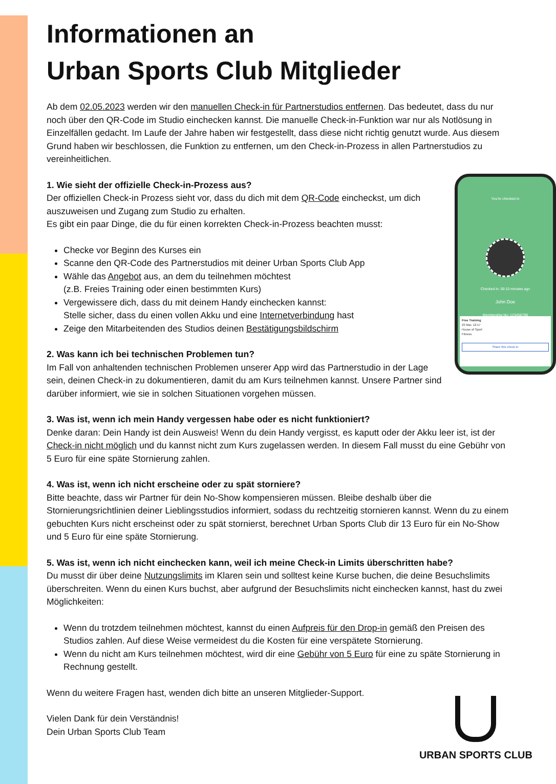Informationen an
Urban Sports Club Mitglieder
Ab dem 02.05.2023 werden wir den manuellen Check-in für Partnerstudios entfernen. Das bedeutet, dass du nur noch über den QR-Code im Studio einchecken kannst. Die manuelle Check-in-Funktion war nur als Notlösung in Einzelfällen gedacht. Im Laufe der Jahre haben wir festgestellt, dass diese nicht richtig genutzt wurde. Aus diesem Grund haben wir beschlossen, die Funktion zu entfernen, um den Check-in-Prozess in allen Partnerstudios zu vereinheitlichen.
You're checked in
Checked in: 00:10 minutes ago
John Doe
Membership No: 123456789
Free Training
23 Mar, 12:17
House of Sport
Fitness
Share this check-in
1. Wie sieht der offizielle Check-in-Prozess aus?
Der offiziellen Check-in Prozess sieht vor, dass du dich mit dem QR-Code eincheckst, um dich auszuweisen und Zugang zum Studio zu erhalten.
Es gibt ein paar Dinge, die du für einen korrekten Check-in-Prozess beachten musst:
Checke vor Beginn des Kurses ein
Scanne den QR-Code des Partnerstudios mit deiner Urban Sports Club App
Wähle das Angebot aus, an dem du teilnehmen möchtest
(z.B. Freies Training oder einen bestimmten Kurs)
Vergewissere dich, dass du mit deinem Handy einchecken kannst:
Stelle sicher, dass du einen vollen Akku und eine Internetverbindung hast
Zeige den Mitarbeitenden des Studios deinen Bestätigungsbildschirm
2. Was kann ich bei technischen Problemen tun?
Im Fall von anhaltenden technischen Problemen unserer App wird das Partnerstudio in der Lage sein, deinen Check-in zu dokumentieren, damit du am Kurs teilnehmen kannst. Unsere Partner sind darüber informiert, wie sie in solchen Situationen vorgehen müssen.
3. Was ist, wenn ich mein Handy vergessen habe oder es nicht funktioniert?
Denke daran: Dein Handy ist dein Ausweis! Wenn du dein Handy vergisst, es kaputt oder der Akku leer ist, ist der Check-in nicht möglich und du kannst nicht zum Kurs zugelassen werden. In diesem Fall musst du eine Gebühr von 5 Euro für eine späte Stornierung zahlen.
4. Was ist, wenn ich nicht erscheine oder zu spät storniere?
Bitte beachte, dass wir Partner für dein No-Show kompensieren müssen. Bleibe deshalb über die Stornierungsrichtlinien deiner Lieblingsstudios informiert, sodass du rechtzeitig stornieren kannst. Wenn du zu einem gebuchten Kurs nicht erscheinst oder zu spät stornierst, berechnet Urban Sports Club dir 13 Euro für ein No-Show und 5 Euro für eine späte Stornierung.
5. Was ist, wenn ich nicht einchecken kann, weil ich meine Check-in Limits überschritten habe?
Du musst dir über deine Nutzungslimits im Klaren sein und solltest keine Kurse buchen, die deine Besuchslimits überschreiten. Wenn du einen Kurs buchst, aber aufgrund der Besuchslimits nicht einchecken kannst, hast du zwei Möglichkeiten:
Wenn du trotzdem teilnehmen möchtest, kannst du einen Aufpreis für den Drop-in gemäß den Preisen des Studios zahlen. Auf diese Weise vermeidest du die Kosten für eine verspätete Stornierung.
Wenn du nicht am Kurs teilnehmen möchtest, wird dir eine Gebühr von 5 Euro für eine zu späte Stornierung in Rechnung gestellt.
Wenn du weitere Fragen hast, wenden dich bitte an unseren Mitglieder-Support.
Vielen Dank für dein Verständnis!
Dein Urban Sports Club Team
URBAN SPORTS CLUB